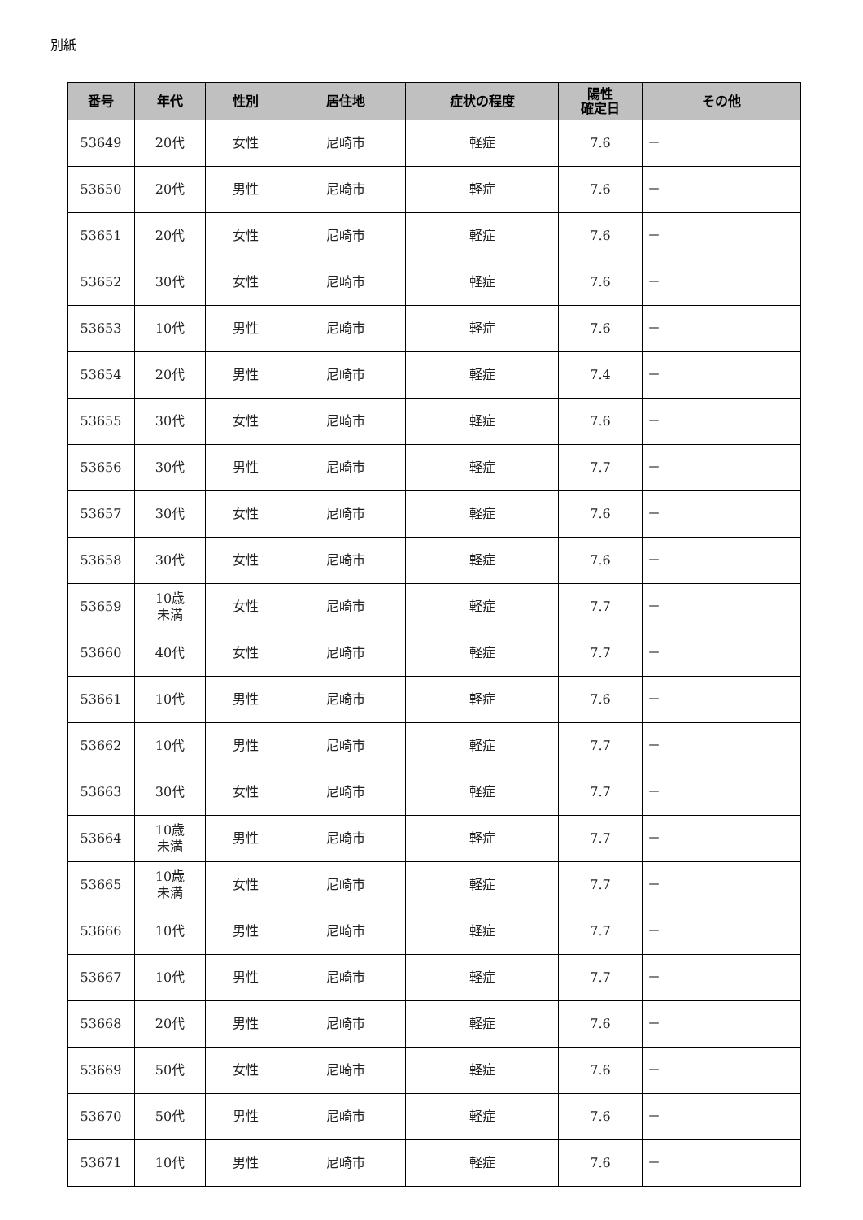別紙
| 番号 | 年代 | 性別 | 居住地 | 症状の程度 | 陽性 確定日 | その他 |
| --- | --- | --- | --- | --- | --- | --- |
| 53649 | 20代 | 女性 | 尼崎市 | 軽症 | 7.6 | － |
| 53650 | 20代 | 男性 | 尼崎市 | 軽症 | 7.6 | － |
| 53651 | 20代 | 女性 | 尼崎市 | 軽症 | 7.6 | － |
| 53652 | 30代 | 女性 | 尼崎市 | 軽症 | 7.6 | － |
| 53653 | 10代 | 男性 | 尼崎市 | 軽症 | 7.6 | － |
| 53654 | 20代 | 男性 | 尼崎市 | 軽症 | 7.4 | － |
| 53655 | 30代 | 女性 | 尼崎市 | 軽症 | 7.6 | － |
| 53656 | 30代 | 男性 | 尼崎市 | 軽症 | 7.7 | － |
| 53657 | 30代 | 女性 | 尼崎市 | 軽症 | 7.6 | － |
| 53658 | 30代 | 女性 | 尼崎市 | 軽症 | 7.6 | － |
| 53659 | 10歳 未満 | 女性 | 尼崎市 | 軽症 | 7.7 | － |
| 53660 | 40代 | 女性 | 尼崎市 | 軽症 | 7.7 | － |
| 53661 | 10代 | 男性 | 尼崎市 | 軽症 | 7.6 | － |
| 53662 | 10代 | 男性 | 尼崎市 | 軽症 | 7.7 | － |
| 53663 | 30代 | 女性 | 尼崎市 | 軽症 | 7.7 | － |
| 53664 | 10歳 未満 | 男性 | 尼崎市 | 軽症 | 7.7 | － |
| 53665 | 10歳 未満 | 女性 | 尼崎市 | 軽症 | 7.7 | － |
| 53666 | 10代 | 男性 | 尼崎市 | 軽症 | 7.7 | － |
| 53667 | 10代 | 男性 | 尼崎市 | 軽症 | 7.7 | － |
| 53668 | 20代 | 男性 | 尼崎市 | 軽症 | 7.6 | － |
| 53669 | 50代 | 女性 | 尼崎市 | 軽症 | 7.6 | － |
| 53670 | 50代 | 男性 | 尼崎市 | 軽症 | 7.6 | － |
| 53671 | 10代 | 男性 | 尼崎市 | 軽症 | 7.6 | － |